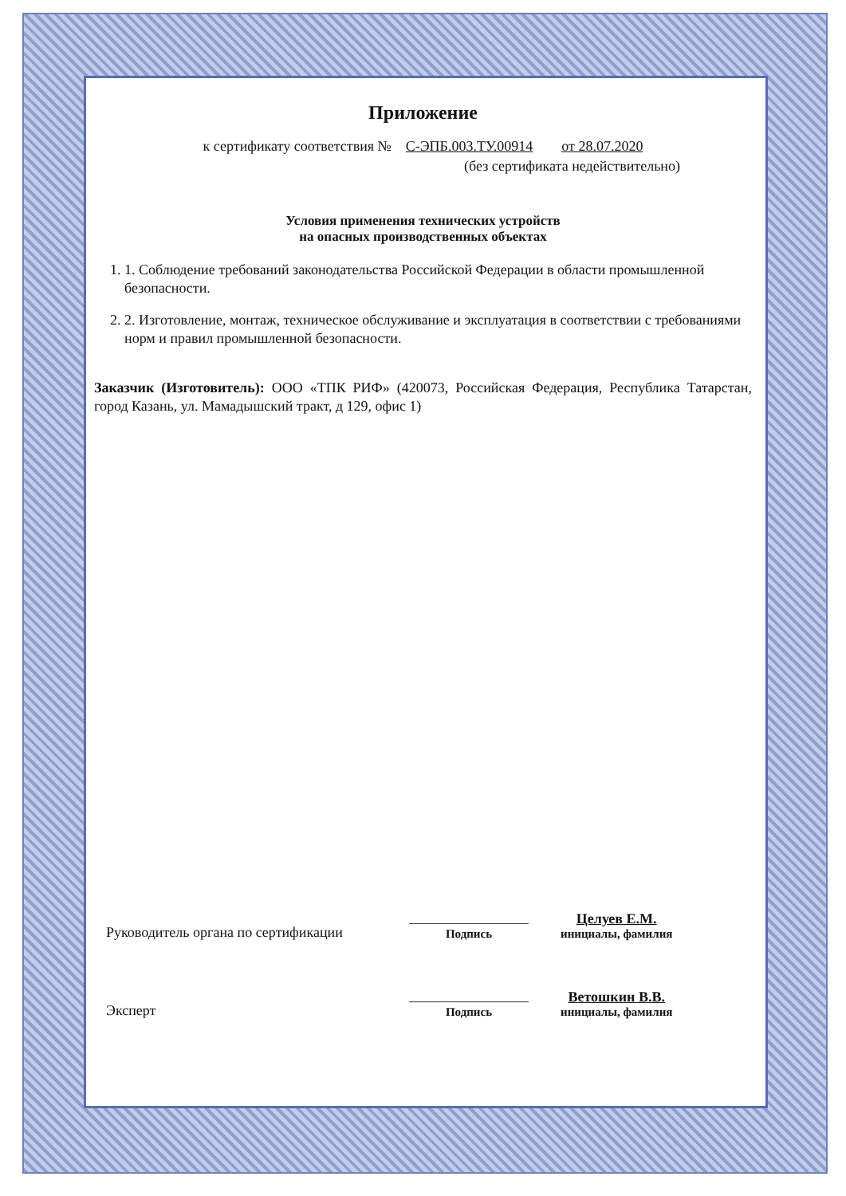Приложение
к сертификату соответствия № С-ЭПБ.003.ТУ.00914 от 28.07.2020
(без сертификата недействительно)
Условия применения технических устройств
на опасных производственных объектах
1. 1. Соблюдение требований законодательства Российской Федерации в области промышленной безопасности.
2. 2. Изготовление, монтаж, техническое обслуживание и эксплуатация в соответствии с требованиями норм и правил промышленной безопасности.
Заказчик (Изготовитель): ООО «ТПК РИФ» (420073, Российская Федерация, Республика Татарстан, город Казань, ул. Мамадышский тракт, д 129, офис 1)
Руководитель органа по сертификации
Подпись
Целуев Е.М.
инициалы, фамилия
Эксперт
Подпись
Ветошкин В.В.
инициалы, фамилия